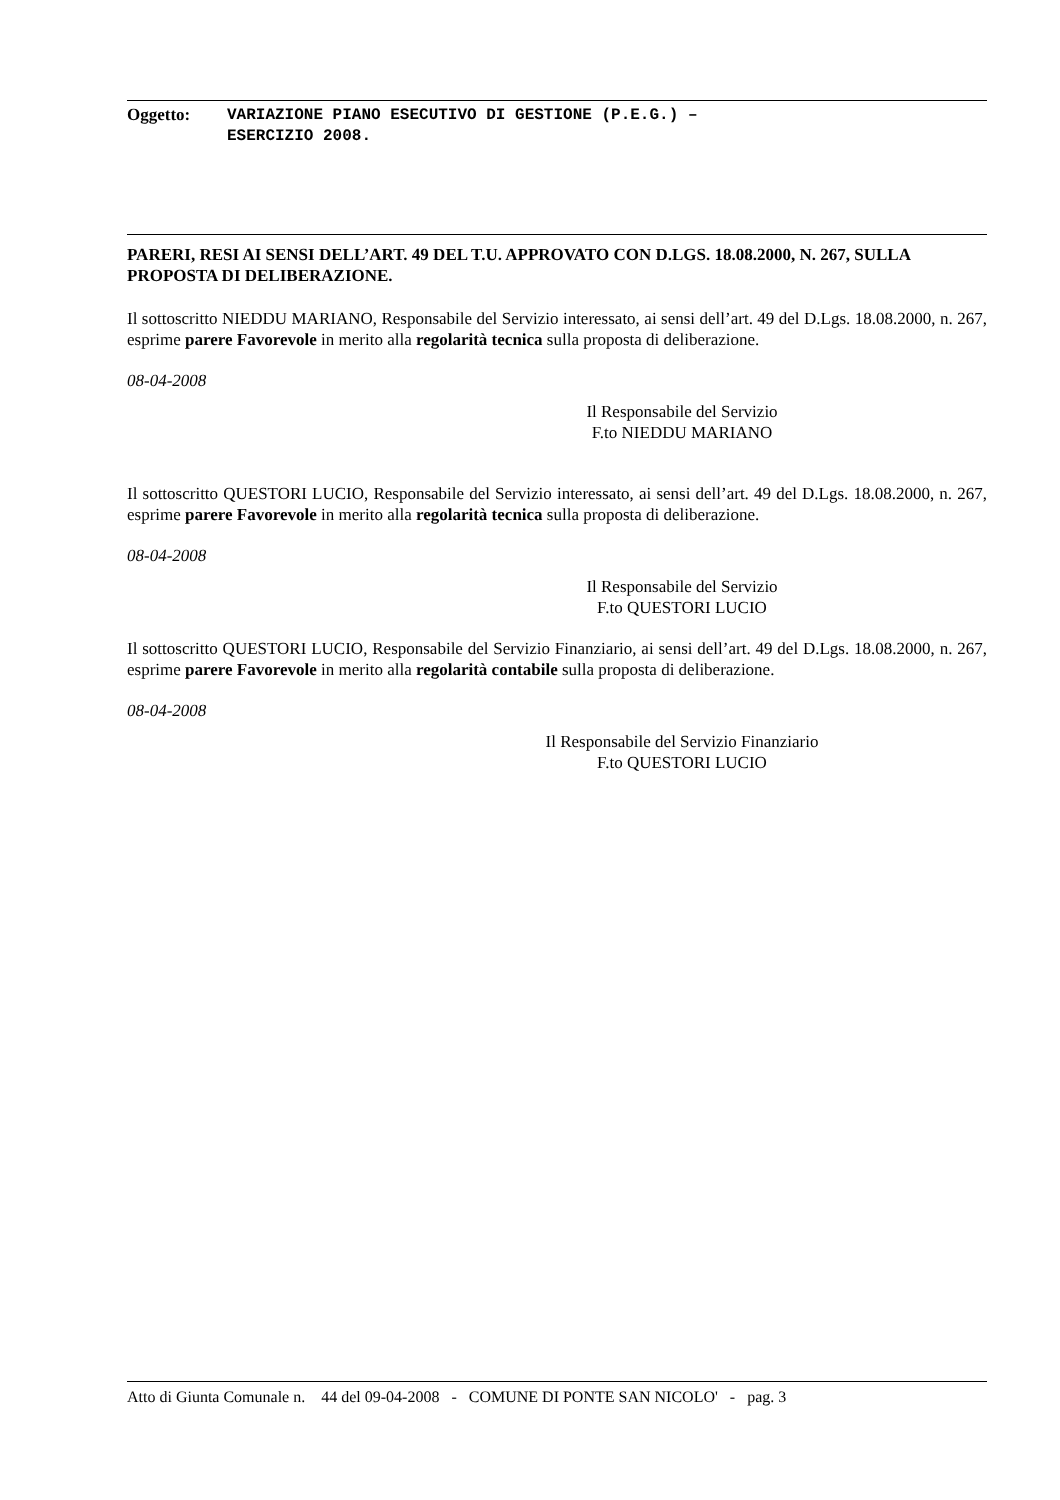Oggetto:
VARIAZIONE PIANO ESECUTIVO DI GESTIONE (P.E.G.) –
ESERCIZIO 2008.
PARERI, RESI AI SENSI DELL’ART. 49 DEL T.U. APPROVATO CON D.LGS. 18.08.2000, N. 267, SULLA PROPOSTA DI DELIBERAZIONE.
Il sottoscritto NIEDDU MARIANO, Responsabile del Servizio interessato, ai sensi dell’art. 49 del D.Lgs. 18.08.2000, n. 267, esprime parere Favorevole in merito alla regolarità tecnica sulla proposta di deliberazione.
08-04-2008
Il Responsabile del Servizio
F.to NIEDDU MARIANO
Il sottoscritto QUESTORI LUCIO, Responsabile del Servizio interessato, ai sensi dell’art. 49 del D.Lgs. 18.08.2000, n. 267, esprime parere Favorevole in merito alla regolarità tecnica sulla proposta di deliberazione.
08-04-2008
Il Responsabile del Servizio
F.to QUESTORI LUCIO
Il sottoscritto QUESTORI LUCIO, Responsabile del Servizio Finanziario, ai sensi dell’art. 49 del D.Lgs. 18.08.2000, n. 267, esprime parere Favorevole in merito alla regolarità contabile sulla proposta di deliberazione.
08-04-2008
Il Responsabile del Servizio Finanziario
F.to QUESTORI LUCIO
Atto di Giunta Comunale n. 44 del 09-04-2008 - COMUNE DI PONTE SAN NICOLO' - pag. 3